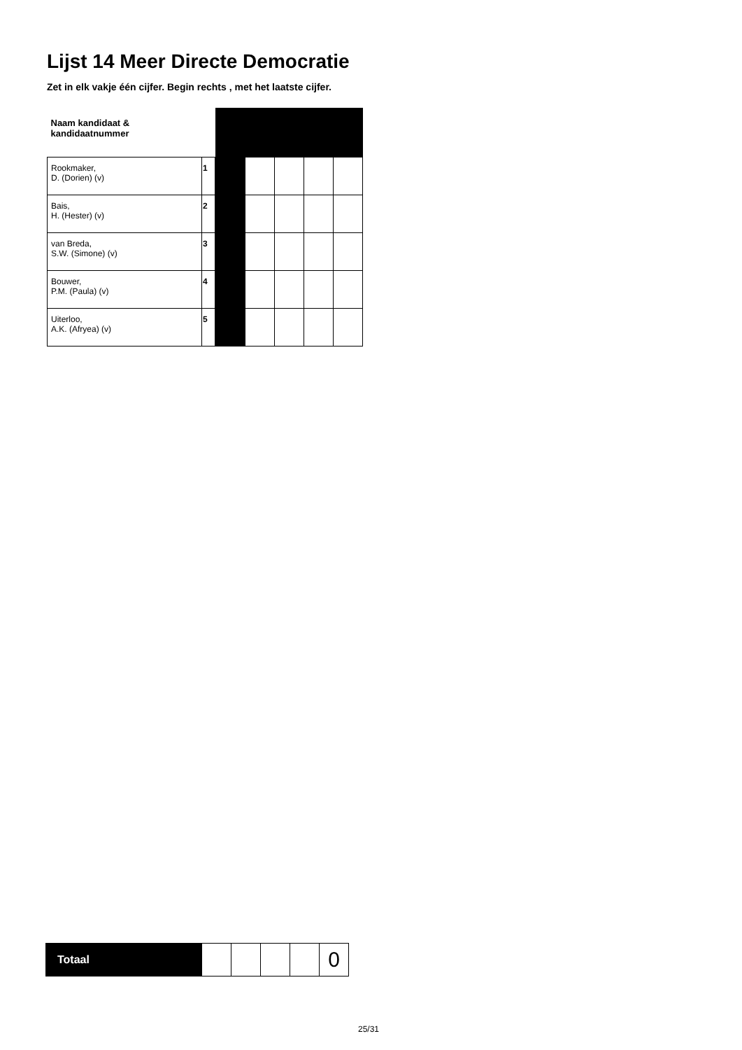Lijst 14 Meer Directe Democratie
Zet in elk vakje één cijfer. Begin rechts , met het laatste cijfer.
| Naam kandidaat & kandidaatnummer | | | | | | |
| Rookmaker, D. (Dorien) (v) | 1 | | | | | |
| Bais, H. (Hester) (v) | 2 | | | | | |
| van Breda, S.W. (Simone) (v) | 3 | | | | | |
| Bouwer, P.M. (Paula) (v) | 4 | | | | | |
| Uiterloo, A.K. (Afryea) (v) | 5 | | | | | |
| Totaal | | | | | 0 |
25/31